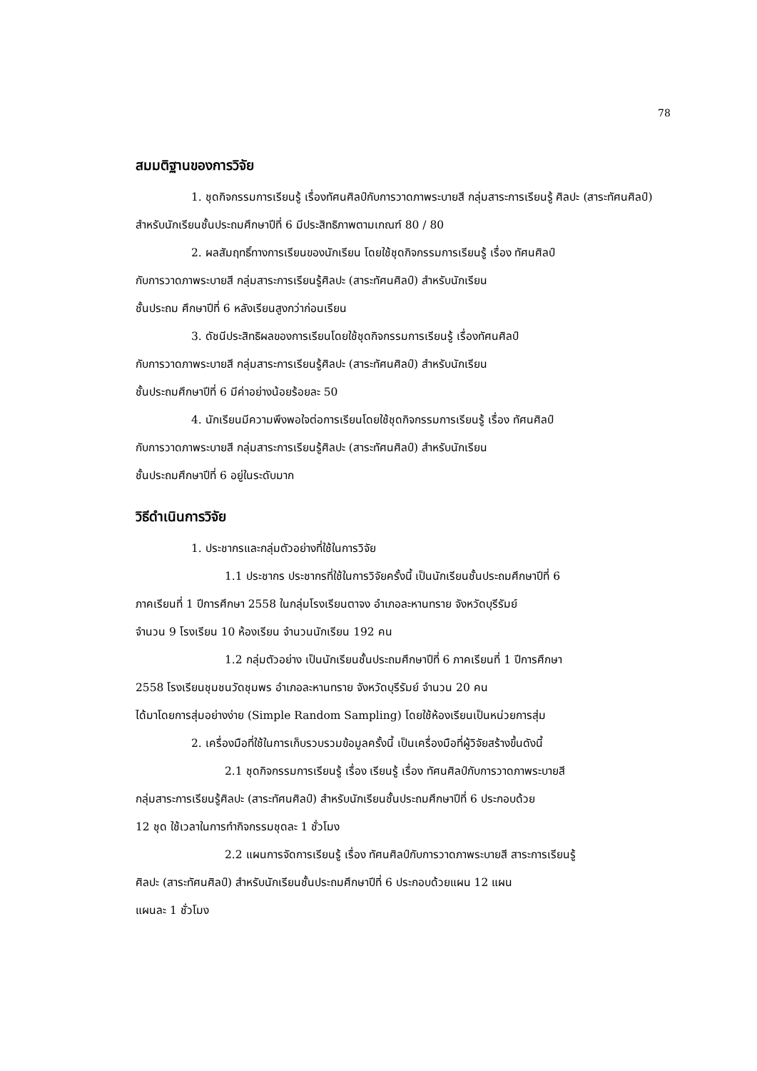78
สมมติฐานของการวิจัย
1. ชุดกิจกรรมการเรียนรู้ เรื่องทัศนศิลป์กับการวาดภาพระบายสี กลุ่มสาระการเรียนรู้ ศิลปะ (สาระทัศนศิลป์) สำหรับนักเรียนชั้นประถมศึกษาปีที่ 6 มีประสิทธิภาพตามเกณฑ์ 80 / 80
2. ผลสัมฤทธิ์ทางการเรียนของนักเรียน โดยใช้ชุดกิจกรรมการเรียนรู้ เรื่อง ทัศนศิลป์
กับการวาดภาพระบายสี กลุ่มสาระการเรียนรู้ศิลปะ (สาระทัศนศิลป์) สำหรับนักเรียน
ชั้นประถม ศึกษาปีที่ 6 หลังเรียนสูงกว่าก่อนเรียน
3. ดัชนีประสิทธิผลของการเรียนโดยใช้ชุดกิจกรรมการเรียนรู้ เรื่องทัศนศิลป์
กับการวาดภาพระบายสี กลุ่มสาระการเรียนรู้ศิลปะ (สาระทัศนศิลป์) สำหรับนักเรียน
ชั้นประถมศึกษาปีที่ 6 มีค่าอย่างน้อยร้อยละ 50
4. นักเรียนมีความพึงพอใจต่อการเรียนโดยใช้ชุดกิจกรรมการเรียนรู้ เรื่อง ทัศนศิลป์
กับการวาดภาพระบายสี กลุ่มสาระการเรียนรู้ศิลปะ (สาระทัศนศิลป์) สำหรับนักเรียน
ชั้นประถมศึกษาปีที่ 6 อยู่ในระดับมาก
วิธีดำเนินการวิจัย
1. ประชากรและกลุ่มตัวอย่างที่ใช้ในการวิจัย
1.1 ประชากร ประชากรที่ใช้ในการวิจัยครั้งนี้ เป็นนักเรียนชั้นประถมศึกษาปีที่ 6
ภาคเรียนที่ 1 ปีการศึกษา 2558 ในกลุ่มโรงเรียนตาจง อำเภอละหานทราย จังหวัดบุรีรัมย์
จำนวน 9 โรงเรียน 10 ห้องเรียน จำนวนนักเรียน 192 คน
1.2 กลุ่มตัวอย่าง เป็นนักเรียนชั้นประถมศึกษาปีที่ 6 ภาคเรียนที่ 1 ปีการศึกษา
2558 โรงเรียนชุมชนวัดชุมพร อำเภอละหานทราย จังหวัดบุรีรัมย์ จำนวน 20 คน
ได้มาโดยการสุ่มอย่างง่าย (Simple Random Sampling) โดยใช้ห้องเรียนเป็นหน่วยการสุ่ม
2. เครื่องมือที่ใช้ในการเก็บรวบรวมข้อมูลครั้งนี้ เป็นเครื่องมือที่ผู้วิจัยสร้างขึ้นดังนี้
2.1 ชุดกิจกรรมการเรียนรู้ เรื่อง เรียนรู้ เรื่อง ทัศนศิลป์กับการวาดภาพระบายสี
กลุ่มสาระการเรียนรู้ศิลปะ (สาระทัศนศิลป์) สำหรับนักเรียนชั้นประถมศึกษาปีที่ 6 ประกอบด้วย
12 ชุด ใช้เวลาในการทำกิจกรรมชุดละ 1 ชั่วโมง
2.2 แผนการจัดการเรียนรู้ เรื่อง ทัศนศิลป์กับการวาดภาพระบายสี สาระการเรียนรู้
ศิลปะ (สาระทัศนศิลป์) สำหรับนักเรียนชั้นประถมศึกษาปีที่ 6 ประกอบด้วยแผน 12 แผน
แผนละ 1 ชั่วโมง